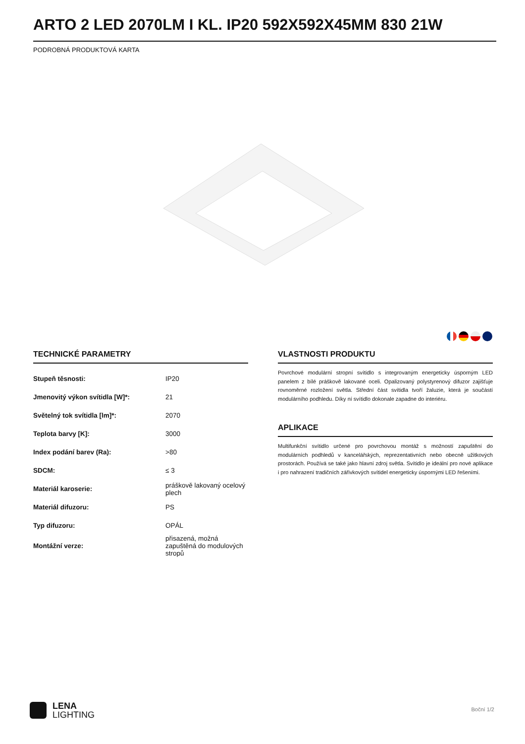ARTO 2 LED 2070LM I KL. IP20 592X592X45MM 830 21W
PODROBNÁ PRODUKTOVÁ KARTA
TECHNICKÉ PARAMETRY
| Stupeň těsnosti: | IP20 |
| Jmenovitý výkon svítidla [W]*: | 21 |
| Světelný tok svítidla [lm]*: | 2070 |
| Teplota barvy [K]: | 3000 |
| Index podání barev (Ra): | >80 |
| SDCM: | ≤ 3 |
| Materiál karoserie: | práškově lakovaný ocelový plech |
| Materiál difuzoru: | PS |
| Typ difuzoru: | OPÁL |
| Montážní verze: | přisazená, možná zapuštěná do modulových stropů |
VLASTNOSTI PRODUKTU
Povrchové modulární stropní svítidlo s integrovaným energeticky úsporným LED panelem z bílé práškově lakované oceli. Opalizovaný polystyrenový difuzor zajišťuje rovnoměrné rozložení světla. Střední část svítidla tvoří žaluzie, která je součástí modulárního podhledu. Díky ní svítidlo dokonale zapadne do interiéru.
APLIKACE
Multifunkční svítidlo určené pro povrchovou montáž s možností zapuštění do modulárních podhledů v kancelářských, reprezentativních nebo obecně užitkových prostorách. Používá se také jako hlavní zdroj světla. Svítidlo je ideální pro nové aplikace i pro nahrazení tradičních zářivkových svítidel energeticky úspornými LED řešeními.
LENA
LIGHTING
Boční 1/2